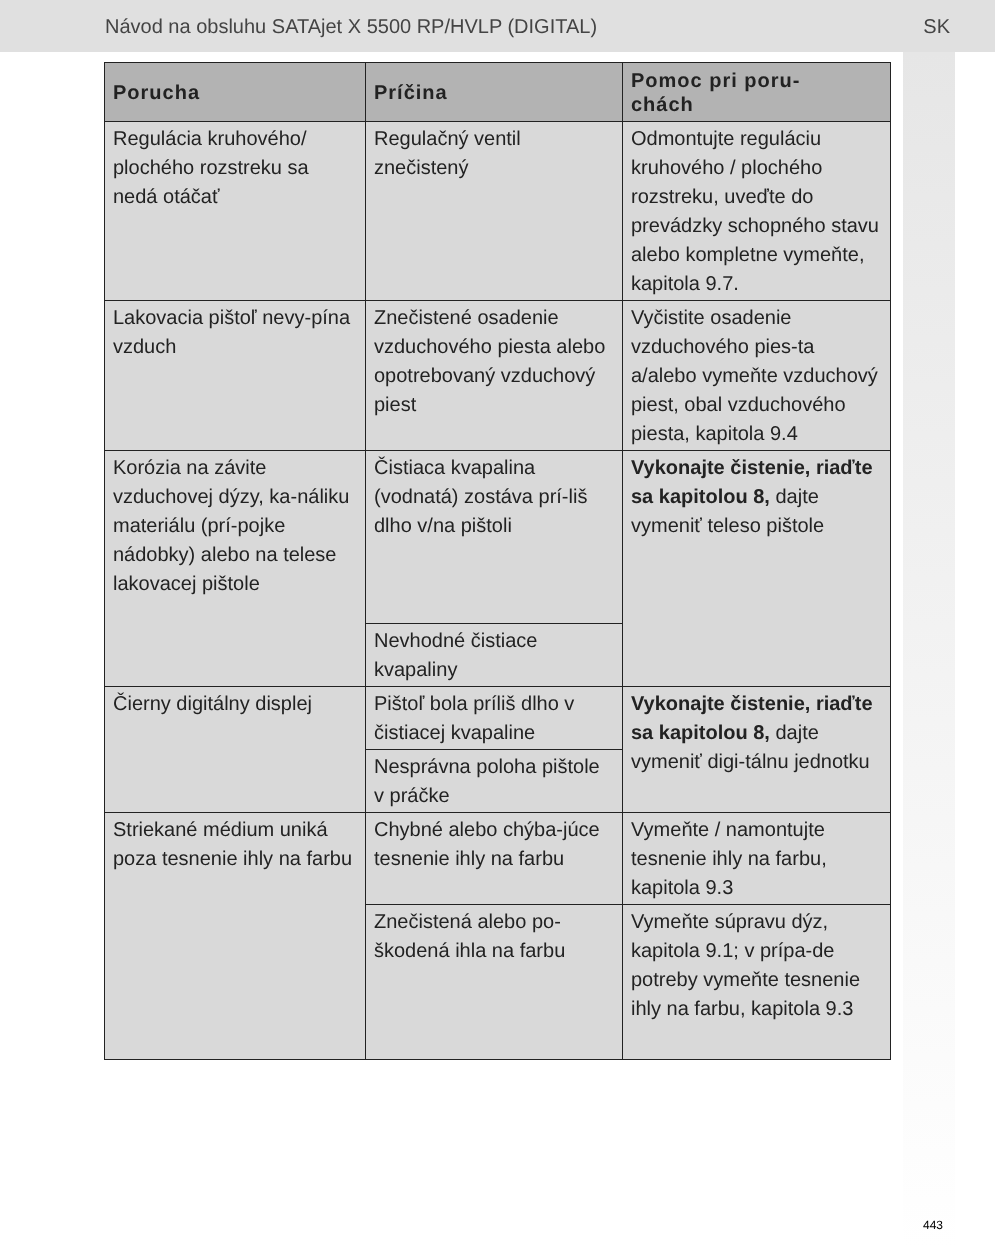Návod na obsluhu SATAjet X 5500 RP/HVLP (DIGITAL) SK
| Porucha | Príčina | Pomoc pri poru- chách |
| --- | --- | --- |
| Regulácia kruhového/ plochého rozstreku sa nedá otáčať | Regulačný ventil znečistený | Odmontujte reguláciu kruhového / plochého rozstreku, uveďte do prevádzky schopného stavu alebo kompletne vymeňte, kapitola 9.7. |
| Lakovacia pištoľ nevy-pína vzduch | Znečistené osadenie vzduchového piesta alebo opotrebovaný vzduchový piest | Vyčistite osadenie vzduchového pies-ta a/alebo vymeňte vzduchový piest, obal vzduchového piesta, kapitola 9.4 |
| Korózia na závite vzduchovej dýzy, ka-náliku materiálu (prí-pojke nádobky) alebo na telese lakovacej pištole | Čistiaca kvapalina (vodnatá) zostáva prí-liš dlho v/na pištoli | Vykonajte čistenie, riaďte sa kapitolou 8, dajte vymeniť teleso pištole |
| | Nevhodné čistiace kvapaliny | |
| Čierny digitálny displej | Pištoľ bola príliš dlho v čistiacej kvapaline | Vykonajte čistenie, riaďte sa kapitolou 8, dajte vymeniť digi-tálnu jednotku |
| | Nesprávna poloha pištole v práčke | |
| Striekané médium uniká poza tesnenie ihly na farbu | Chybné alebo chýba-júce tesnenie ihly na farbu | Vymeňte / namontujte tesnenie ihly na farbu, kapitola 9.3 |
| | Znečistená alebo po-škodená ihla na farbu | Vymeňte súpravu dýz, kapitola 9.1; v prípa-de potreby vymeňte tesnenie ihly na farbu, kapitola 9.3 |
443